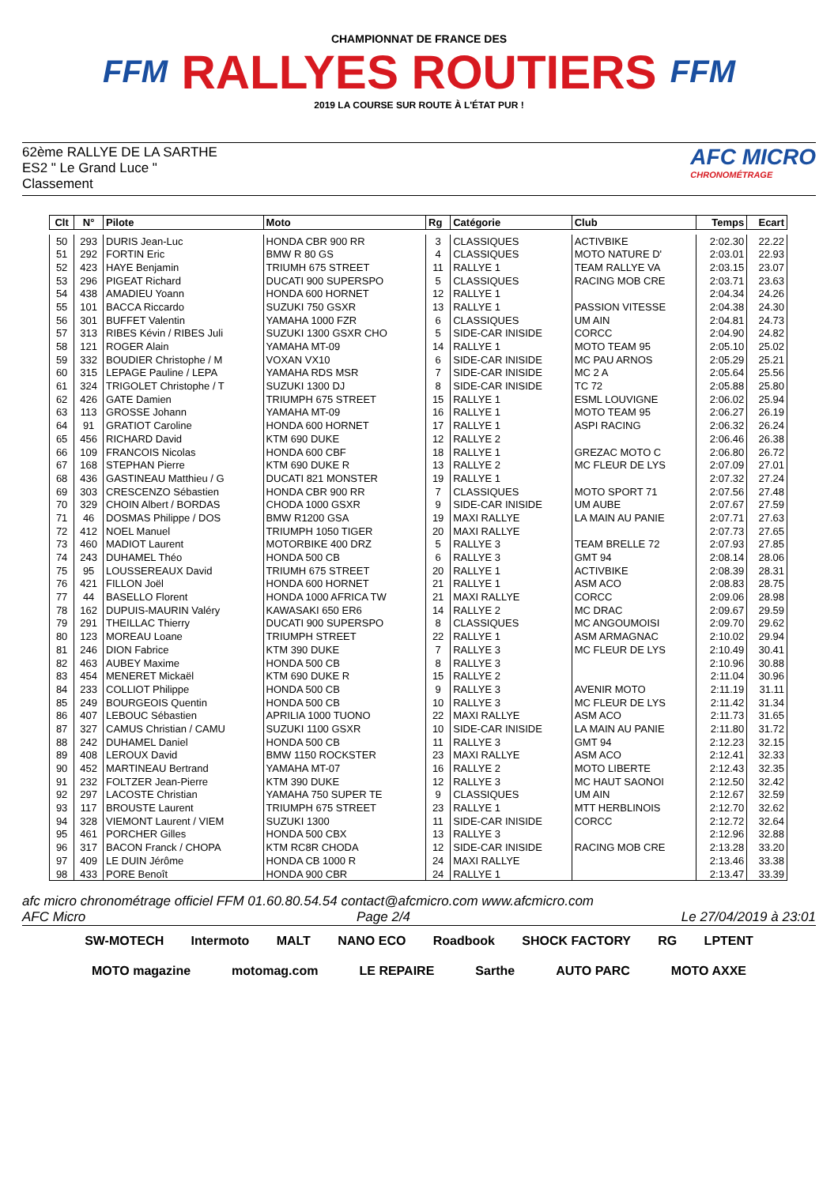FFM
CHAMPIONNAT DE FRANCE DES
RALLYES ROUTIERS
2019 LA COURSE SUR ROUTE À L'ÉTAT PUR !
FFM
62ème RALLYE DE LA SARTHE
ES2 " Le Grand Luce "
Classement
AFC MICRO
CHRONOMÉTRAGE
| Clt | N° | Pilote | Moto | Rg | Catégorie | Club | Temps | Ecart |
| --- | --- | --- | --- | --- | --- | --- | --- | --- |
| 50 | 293 | DURIS Jean-Luc | HONDA CBR 900 RR | 3 | CLASSIQUES | ACTIVBIKE | 2:02.30 | 22.22 |
| 51 | 292 | FORTIN Eric | BMW R 80 GS | 4 | CLASSIQUES | MOTO NATURE D' | 2:03.01 | 22.93 |
| 52 | 423 | HAYE Benjamin | TRIUMH 675 STREET | 11 | RALLYE 1 | TEAM RALLYE VA | 2:03.15 | 23.07 |
| 53 | 296 | PIGEAT Richard | DUCATI 900 SUPERSPO | 5 | CLASSIQUES | RACING MOB CRE | 2:03.71 | 23.63 |
| 54 | 438 | AMADIEU Yoann | HONDA 600 HORNET | 12 | RALLYE 1 | | 2:04.34 | 24.26 |
| 55 | 101 | BACCA Riccardo | SUZUKI 750 GSXR | 13 | RALLYE 1 | PASSION VITESSE | 2:04.38 | 24.30 |
| 56 | 301 | BUFFET Valentin | YAMAHA 1000 FZR | 6 | CLASSIQUES | UM AIN | 2:04.81 | 24.73 |
| 57 | 313 | RIBES Kévin / RIBES Juli | SUZUKI 1300 GSXR CHO | 5 | SIDE-CAR INISIDE | CORCC | 2:04.90 | 24.82 |
| 58 | 121 | ROGER Alain | YAMAHA MT-09 | 14 | RALLYE 1 | MOTO TEAM 95 | 2:05.10 | 25.02 |
| 59 | 332 | BOUDIER Christophe / M | VOXAN VX10 | 6 | SIDE-CAR INISIDE | MC PAU ARNOS | 2:05.29 | 25.21 |
| 60 | 315 | LEPAGE Pauline / LEPA | YAMAHA RDS MSR | 7 | SIDE-CAR INISIDE | MC 2 A | 2:05.64 | 25.56 |
| 61 | 324 | TRIGOLET Christophe / T | SUZUKI 1300 DJ | 8 | SIDE-CAR INISIDE | TC 72 | 2:05.88 | 25.80 |
| 62 | 426 | GATE Damien | TRIUMPH 675 STREET | 15 | RALLYE 1 | ESML LOUVIGNE | 2:06.02 | 25.94 |
| 63 | 113 | GROSSE Johann | YAMAHA MT-09 | 16 | RALLYE 1 | MOTO TEAM 95 | 2:06.27 | 26.19 |
| 64 | 91 | GRATIOT Caroline | HONDA 600 HORNET | 17 | RALLYE 1 | ASPI RACING | 2:06.32 | 26.24 |
| 65 | 456 | RICHARD David | KTM 690 DUKE | 12 | RALLYE 2 | | 2:06.46 | 26.38 |
| 66 | 109 | FRANCOIS Nicolas | HONDA 600 CBF | 18 | RALLYE 1 | GREZAC MOTO C | 2:06.80 | 26.72 |
| 67 | 168 | STEPHAN Pierre | KTM 690 DUKE R | 13 | RALLYE 2 | MC FLEUR DE LYS | 2:07.09 | 27.01 |
| 68 | 436 | GASTINEAU Matthieu / G | DUCATI 821 MONSTER | 19 | RALLYE 1 | | 2:07.32 | 27.24 |
| 69 | 303 | CRESCENZO Sébastien | HONDA CBR 900 RR | 7 | CLASSIQUES | MOTO SPORT 71 | 2:07.56 | 27.48 |
| 70 | 329 | CHOIN Albert / BORDAS | CHODA 1000 GSXR | 9 | SIDE-CAR INISIDE | UM AUBE | 2:07.67 | 27.59 |
| 71 | 46 | DOSMAS Philippe / DOS | BMW R1200 GSA | 19 | MAXI RALLYE | LA MAIN AU PANIE | 2:07.71 | 27.63 |
| 72 | 412 | NOEL Manuel | TRIUMPH 1050 TIGER | 20 | MAXI RALLYE | | 2:07.73 | 27.65 |
| 73 | 460 | MADIOT Laurent | MOTORBIKE 400 DRZ | 5 | RALLYE 3 | TEAM BRELLE 72 | 2:07.93 | 27.85 |
| 74 | 243 | DUHAMEL Théo | HONDA 500 CB | 6 | RALLYE 3 | GMT 94 | 2:08.14 | 28.06 |
| 75 | 95 | LOUSSEREAUX David | TRIUMH 675 STREET | 20 | RALLYE 1 | ACTIVBIKE | 2:08.39 | 28.31 |
| 76 | 421 | FILLON Joël | HONDA 600 HORNET | 21 | RALLYE 1 | ASM ACO | 2:08.83 | 28.75 |
| 77 | 44 | BASELLO Florent | HONDA 1000 AFRICA TW | 21 | MAXI RALLYE | CORCC | 2:09.06 | 28.98 |
| 78 | 162 | DUPUIS-MAURIN Valéry | KAWASAKI 650 ER6 | 14 | RALLYE 2 | MC DRAC | 2:09.67 | 29.59 |
| 79 | 291 | THEILLAC Thierry | DUCATI 900 SUPERSPO | 8 | CLASSIQUES | MC ANGOUMOISI | 2:09.70 | 29.62 |
| 80 | 123 | MOREAU Loane | TRIUMPH STREET | 22 | RALLYE 1 | ASM ARMAGNAC | 2:10.02 | 29.94 |
| 81 | 246 | DION Fabrice | KTM 390 DUKE | 7 | RALLYE 3 | MC FLEUR DE LYS | 2:10.49 | 30.41 |
| 82 | 463 | AUBEY Maxime | HONDA 500 CB | 8 | RALLYE 3 | | 2:10.96 | 30.88 |
| 83 | 454 | MENERET Mickaël | KTM 690 DUKE R | 15 | RALLYE 2 | | 2:11.04 | 30.96 |
| 84 | 233 | COLLIOT Philippe | HONDA 500 CB | 9 | RALLYE 3 | AVENIR MOTO | 2:11.19 | 31.11 |
| 85 | 249 | BOURGEOIS Quentin | HONDA 500 CB | 10 | RALLYE 3 | MC FLEUR DE LYS | 2:11.42 | 31.34 |
| 86 | 407 | LEBOUC Sébastien | APRILIA 1000 TUONO | 22 | MAXI RALLYE | ASM ACO | 2:11.73 | 31.65 |
| 87 | 327 | CAMUS Christian / CAMU | SUZUKI 1100 GSXR | 10 | SIDE-CAR INISIDE | LA MAIN AU PANIE | 2:11.80 | 31.72 |
| 88 | 242 | DUHAMEL Daniel | HONDA 500 CB | 11 | RALLYE 3 | GMT 94 | 2:12.23 | 32.15 |
| 89 | 408 | LEROUX David | BMW 1150 ROCKSTER | 23 | MAXI RALLYE | ASM ACO | 2:12.41 | 32.33 |
| 90 | 452 | MARTINEAU Bertrand | YAMAHA MT-07 | 16 | RALLYE 2 | MOTO LIBERTE | 2:12.43 | 32.35 |
| 91 | 232 | FOLTZER Jean-Pierre | KTM 390 DUKE | 12 | RALLYE 3 | MC HAUT SAONOI | 2:12.50 | 32.42 |
| 92 | 297 | LACOSTE Christian | YAMAHA 750 SUPER TE | 9 | CLASSIQUES | UM AIN | 2:12.67 | 32.59 |
| 93 | 117 | BROUSTE Laurent | TRIUMPH 675 STREET | 23 | RALLYE 1 | MTT HERBLINOIS | 2:12.70 | 32.62 |
| 94 | 328 | VIEMONT Laurent / VIEM | SUZUKI 1300 | 11 | SIDE-CAR INISIDE | CORCC | 2:12.72 | 32.64 |
| 95 | 461 | PORCHER Gilles | HONDA 500 CBX | 13 | RALLYE 3 | | 2:12.96 | 32.88 |
| 96 | 317 | BACON Franck / CHOPA | KTM RC8R CHODA | 12 | SIDE-CAR INISIDE | RACING MOB CRE | 2:13.28 | 33.20 |
| 97 | 409 | LE DUIN Jérôme | HONDA CB 1000 R | 24 | MAXI RALLYE | | 2:13.46 | 33.38 |
| 98 | 433 | PORE Benoît | HONDA 900 CBR | 24 | RALLYE 1 | | 2:13.47 | 33.39 |
afc micro chronométrage officiel FFM 01.60.80.54.54 contact@afcmicro.com www.afcmicro.com
AFC Micro Page 2/4 Le 27/04/2019 à 23:01
SW-MOTECH Intermoto MALT NANO ECO Roadbook SHOCK FACTORY RG LPTENT MOTO magazine motomag.com LE REPAIRE Sarthe AUTO PARC MOTO AXXE